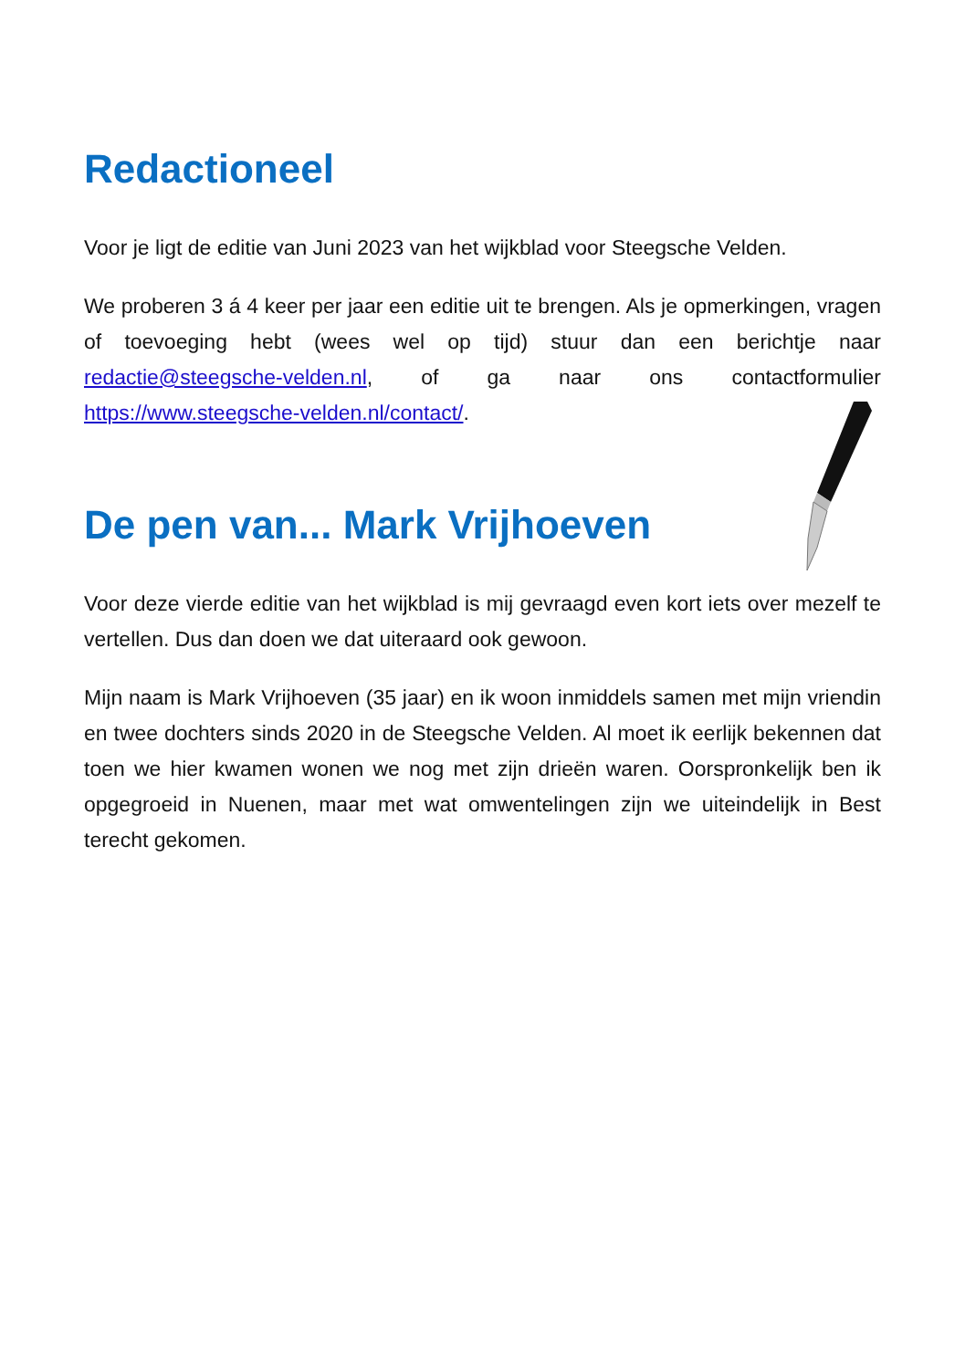Redactioneel
Voor je ligt de editie van Juni 2023 van het wijkblad voor Steegsche Velden.
We proberen 3 á 4 keer per jaar een editie uit te brengen. Als je opmerkingen, vragen of toevoeging hebt (wees wel op tijd) stuur dan een berichtje naar redactie@steegsche-velden.nl, of ga naar ons contactformulier https://www.steegsche-velden.nl/contact/.
De pen van... Mark Vrijhoeven
Voor deze vierde editie van het wijkblad is mij gevraagd even kort iets over mezelf te vertellen. Dus dan doen we dat uiteraard ook gewoon.
Mijn naam is Mark Vrijhoeven (35 jaar) en ik woon inmiddels samen met mijn vriendin en twee dochters sinds 2020 in de Steegsche Velden. Al moet ik eerlijk bekennen dat toen we hier kwamen wonen we nog met zijn drieën waren. Oorspronkelijk ben ik opgegroeid in Nuenen, maar met wat omwentelingen zijn we uiteindelijk in Best terecht gekomen.